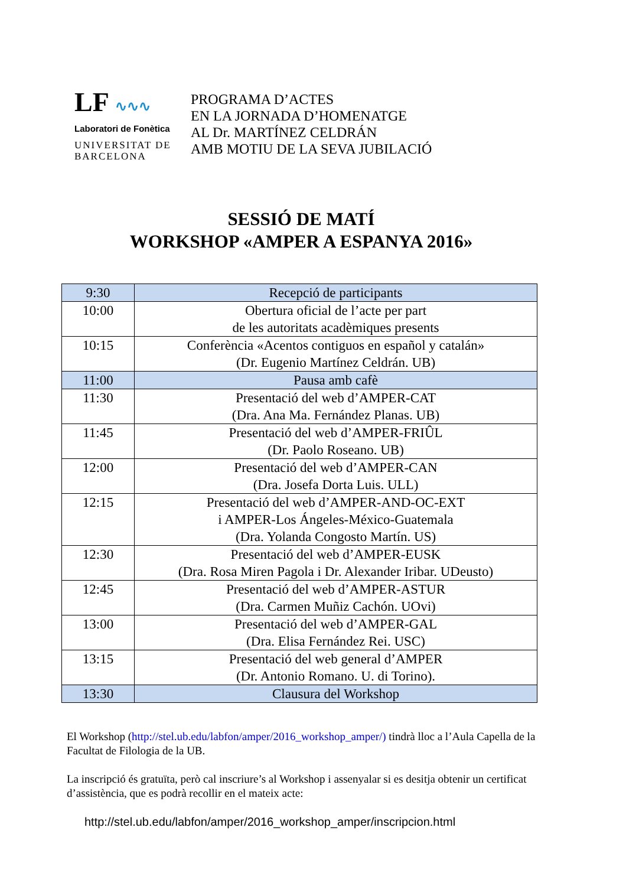LF ∿∿∿
Laboratori de Fonètica
UNIVERSITAT DE
BARCELONA
PROGRAMA D’ACTES
EN LA JORNADA D’HOMENATGE
AL Dr. MARTÍNEZ CELDRÁN
AMB MOTIU DE LA SEVA JUBILACIÓ
SESSIÓ DE MATÍ
WORKSHOP «AMPER A ESPANYA 2016»
| 9:30 | Recepció de participants |
| 10:00 | Obertura oficial de l’acte per part de les autoritats acadèmiques presents |
| 10:15 | Conferència «Acentos contiguos en español y catalán» (Dr. Eugenio Martínez Celdrán. UB) |
| 11:00 | Pausa amb cafè |
| 11:30 | Presentació del web d’AMPER-CAT (Dra. Ana Ma. Fernández Planas. UB) |
| 11:45 | Presentació del web d’AMPER-FRIÛL (Dr. Paolo Roseano. UB) |
| 12:00 | Presentació del web d’AMPER-CAN (Dra. Josefa Dorta Luis. ULL) |
| 12:15 | Presentació del web d’AMPER-AND-OC-EXT i AMPER-Los Ángeles-México-Guatemala (Dra. Yolanda Congosto Martín. US) |
| 12:30 | Presentació del web d’AMPER-EUSK (Dra. Rosa Miren Pagola i Dr. Alexander Iribar. UDeusto) |
| 12:45 | Presentació del web d’AMPER-ASTUR (Dra. Carmen Muñiz Cachón. UOvi) |
| 13:00 | Presentació del web d’AMPER-GAL (Dra. Elisa Fernández Rei. USC) |
| 13:15 | Presentació del web general d’AMPER (Dr. Antonio Romano. U. di Torino). |
| 13:30 | Clausura del Workshop |
El Workshop (http://stel.ub.edu/labfon/amper/2016_workshop_amper/) tindrà lloc a l’Aula Capella de la Facultat de Filologia de la UB.
La inscripció és gratuïta, però cal inscriure’s al Workshop i assenyalar si es desitja obtenir un certificat d’assistència, que es podrà recollir en el mateix acte:
http://stel.ub.edu/labfon/amper/2016_workshop_amper/inscripcion.html